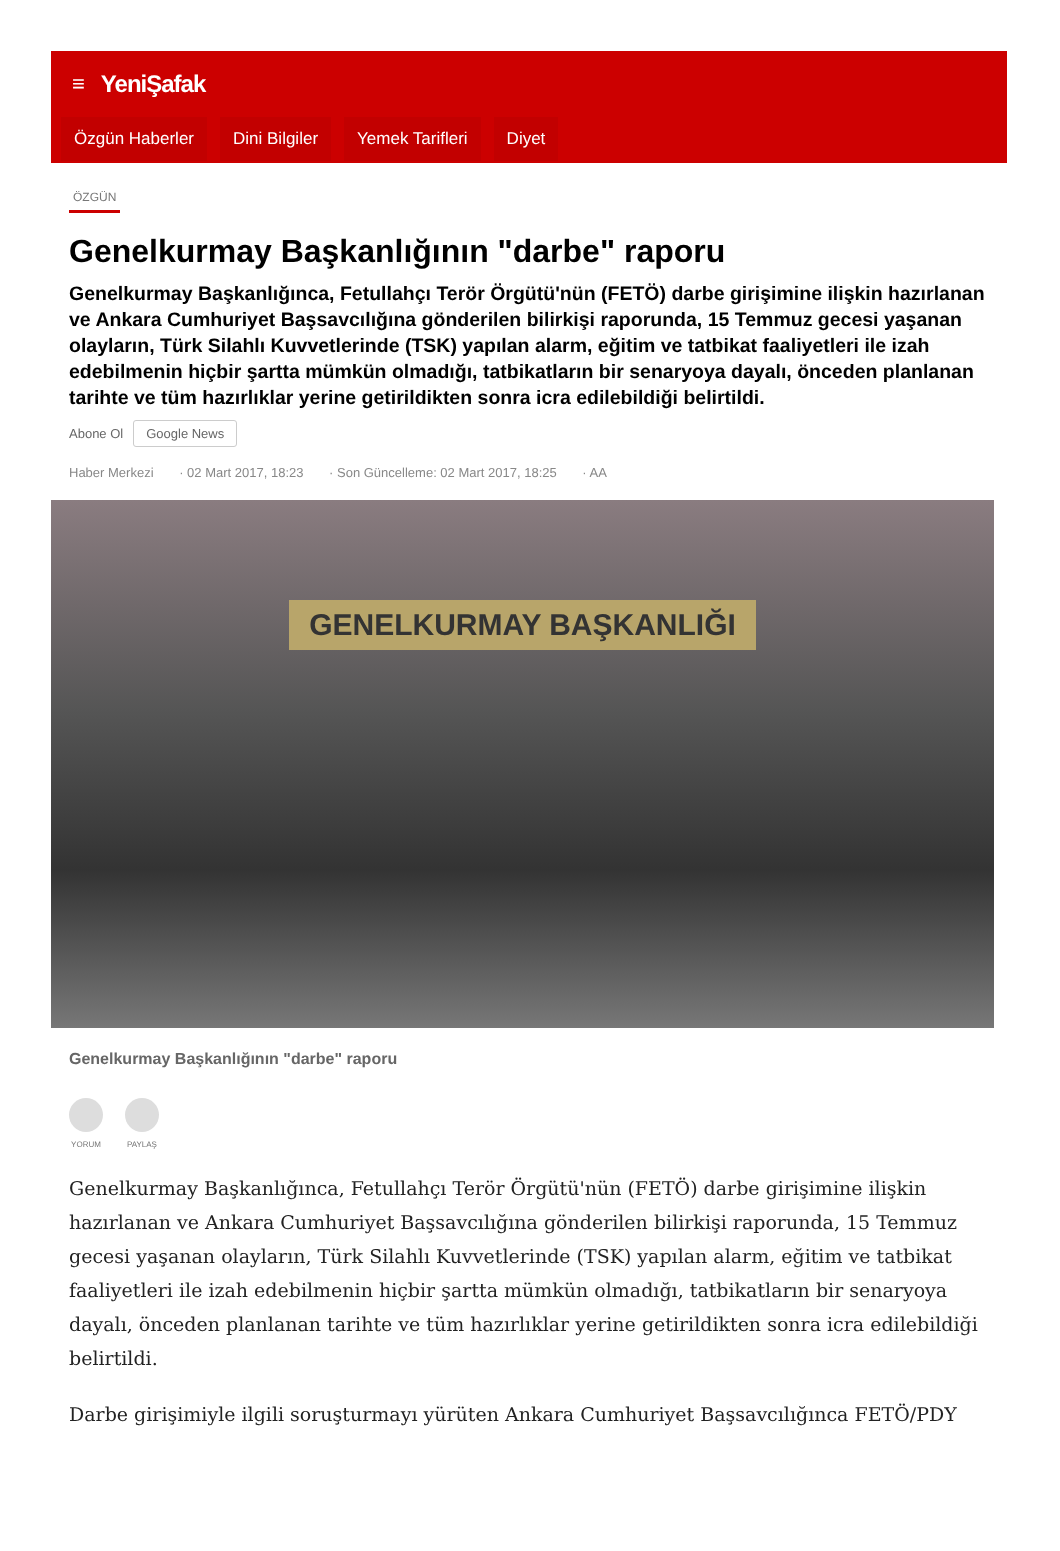≡ YeniŞafak
Özgün Haberler Dini Bilgiler Yemek Tarifleri Diyet
ÖZGÜN
Genelkurmay Başkanlığının "darbe" raporu
Genelkurmay Başkanlığınca, Fetullahçı Terör Örgütü'nün (FETÖ) darbe girişimine ilişkin hazırlanan ve Ankara Cumhuriyet Başsavcılığına gönderilen bilirkişi raporunda, 15 Temmuz gecesi yaşanan olayların, Türk Silahlı Kuvvetlerinde (TSK) yapılan alarm, eğitim ve tatbikat faaliyetleri ile izah edebilmenin hiçbir şartta mümkün olmadığı, tatbikatların bir senaryoya dayalı, önceden planlanan tarihte ve tüm hazırlıklar yerine getirildikten sonra icra edilebildiği belirtildi.
Abone Ol Google News
Haber Merkezi · 02 Mart 2017, 18:23 · Son Güncelleme: 02 Mart 2017, 18:25 · AA
GENELKURMAY BAŞKANLIĞI
Genelkurmay Başkanlığının "darbe" raporu
YORUM PAYLAŞ
Genelkurmay Başkanlığınca, Fetullahçı Terör Örgütü'nün (FETÖ) darbe girişimine ilişkin hazırlanan ve Ankara Cumhuriyet Başsavcılığına gönderilen bilirkişi raporunda, 15 Temmuz gecesi yaşanan olayların, Türk Silahlı Kuvvetlerinde (TSK) yapılan alarm, eğitim ve tatbikat faaliyetleri ile izah edebilmenin hiçbir şartta mümkün olmadığı, tatbikatların bir senaryoya dayalı, önceden planlanan tarihte ve tüm hazırlıklar yerine getirildikten sonra icra edilebildiği belirtildi.
Darbe girişimiyle ilgili soruşturmayı yürüten Ankara Cumhuriyet Başsavcılığınca FETÖ/PDY